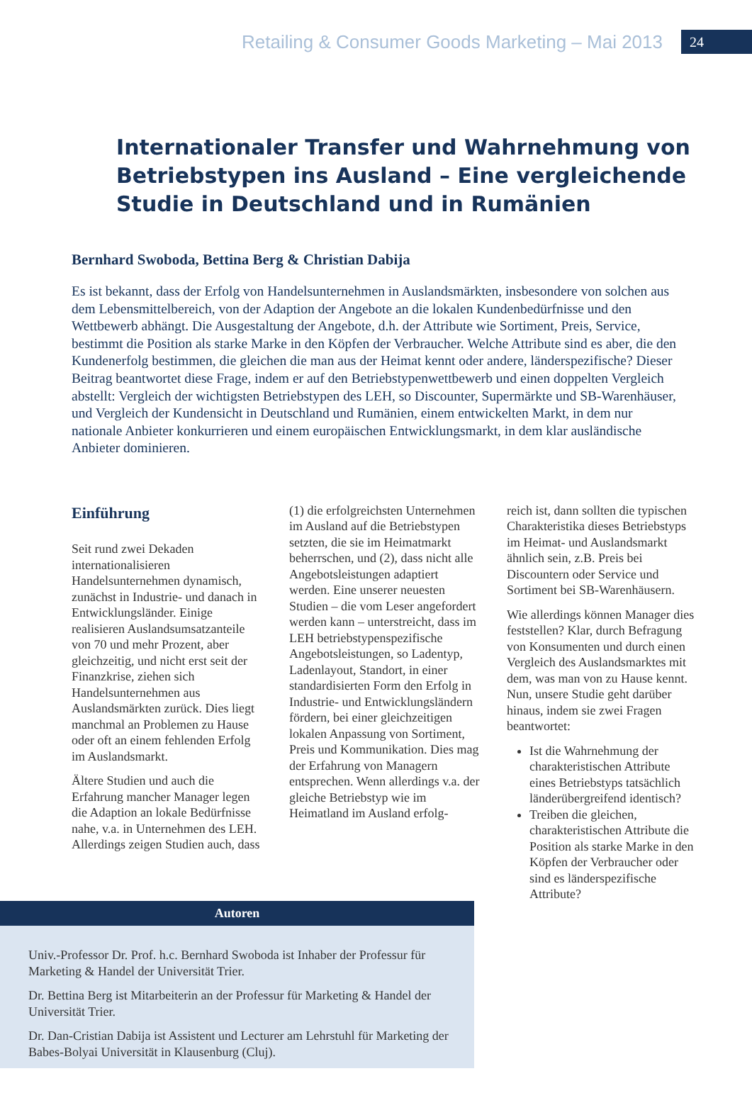Retailing & Consumer Goods Marketing – Mai 2013 24
Internationaler Transfer und Wahrnehmung von Betriebstypen ins Ausland – Eine vergleichende Studie in Deutschland und in Rumänien
Bernhard Swoboda, Bettina Berg & Christian Dabija
Es ist bekannt, dass der Erfolg von Handelsunternehmen in Auslandsmärkten, insbesondere von solchen aus dem Lebensmittelbereich, von der Adaption der Angebote an die lokalen Kundenbedürfnisse und den Wettbewerb abhängt. Die Ausgestaltung der Angebote, d.h. der Attribute wie Sortiment, Preis, Service, bestimmt die Position als starke Marke in den Köpfen der Verbraucher. Welche Attribute sind es aber, die den Kundenerfolg bestimmen, die gleichen die man aus der Heimat kennt oder andere, länderspezifische? Dieser Beitrag beantwortet diese Frage, indem er auf den Betriebstypenwettbewerb und einen doppelten Vergleich abstellt: Vergleich der wichtigsten Betriebstypen des LEH, so Discounter, Supermärkte und SB-Warenhäuser, und Vergleich der Kundensicht in Deutschland und Rumänien, einem entwickelten Markt, in dem nur nationale Anbieter konkurrieren und einem europäischen Entwicklungsmarkt, in dem klar ausländische Anbieter dominieren.
Einführung
Seit rund zwei Dekaden internationalisieren Handelsunternehmen dynamisch, zunächst in Industrie- und danach in Entwicklungsländer. Einige realisieren Auslandsumsatzanteile von 70 und mehr Prozent, aber gleichzeitig, und nicht erst seit der Finanzkrise, ziehen sich Handelsunternehmen aus Auslandsmärkten zurück. Dies liegt manchmal an Problemen zu Hause oder oft an einem fehlenden Erfolg im Auslandsmarkt.
Ältere Studien und auch die Erfahrung mancher Manager legen die Adaption an lokale Bedürfnisse nahe, v.a. in Unternehmen des LEH. Allerdings zeigen Studien auch, dass
(1) die erfolgreichsten Unternehmen im Ausland auf die Betriebstypen setzten, die sie im Heimatmarkt beherrschen, und (2), dass nicht alle Angebotsleistungen adaptiert werden. Eine unserer neuesten Studien – die vom Leser angefordert werden kann – unterstreicht, dass im LEH betriebstypenspezifische Angebotsleistungen, so Ladentyp, Ladenlayout, Standort, in einer standardisierten Form den Erfolg in Industrie- und Entwicklungsländern fördern, bei einer gleichzeitigen lokalen Anpassung von Sortiment, Preis und Kommunikation. Dies mag der Erfahrung von Managern entsprechen. Wenn allerdings v.a. der gleiche Betriebstyp wie im Heimatland im Ausland erfolg-
reich ist, dann sollten die typischen Charakteristika dieses Betriebstyps im Heimat- und Auslandsmarkt ähnlich sein, z.B. Preis bei Discountern oder Service und Sortiment bei SB-Warenhäusern.
Wie allerdings können Manager dies feststellen? Klar, durch Befragung von Konsumenten und durch einen Vergleich des Auslandsmarktes mit dem, was man von zu Hause kennt. Nun, unsere Studie geht darüber hinaus, indem sie zwei Fragen beantwortet:
Ist die Wahrnehmung der charakteristischen Attribute eines Betriebstyps tatsächlich länderübergreifend identisch?
Treiben die gleichen, charakteristischen Attribute die Position als starke Marke in den Köpfen der Verbraucher oder sind es länderspezifische Attribute?
Autoren
Univ.-Professor Dr. Prof. h.c. Bernhard Swoboda ist Inhaber der Professur für Marketing & Handel der Universität Trier.
Dr. Bettina Berg ist Mitarbeiterin an der Professur für Marketing & Handel der Universität Trier.
Dr. Dan-Cristian Dabija ist Assistent und Lecturer am Lehrstuhl für Marketing der Babes-Bolyai Universität in Klausenburg (Cluj).